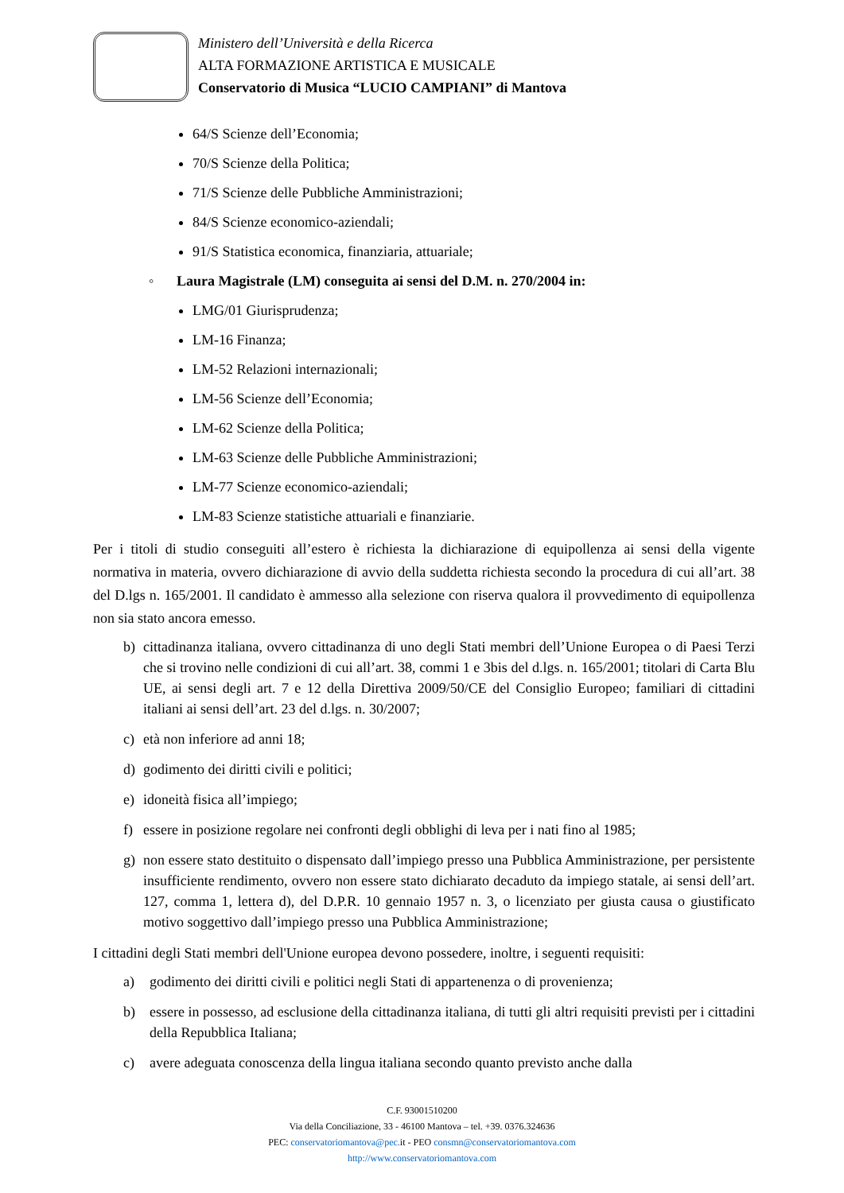Ministero dell’Università e della Ricerca
ALTA FORMAZIONE ARTISTICA E MUSICALE
Conservatorio di Musica “LUCIO CAMPIANI” di Mantova
64/S Scienze dell’Economia;
70/S Scienze della Politica;
71/S Scienze delle Pubbliche Amministrazioni;
84/S Scienze economico-aziendali;
91/S Statistica economica, finanziaria, attuariale;
◦ Laura Magistrale (LM) conseguita ai sensi del D.M. n. 270/2004 in:
LMG/01 Giurisprudenza;
LM-16 Finanza;
LM-52 Relazioni internazionali;
LM-56 Scienze dell’Economia;
LM-62 Scienze della Politica;
LM-63 Scienze delle Pubbliche Amministrazioni;
LM-77 Scienze economico-aziendali;
LM-83 Scienze statistiche attuariali e finanziarie.
Per i titoli di studio conseguiti all’estero è richiesta la dichiarazione di equipollenza ai sensi della vigente normativa in materia, ovvero dichiarazione di avvio della suddetta richiesta secondo la procedura di cui all’art. 38 del D.lgs n. 165/2001. Il candidato è ammesso alla selezione con riserva qualora il provvedimento di equipollenza non sia stato ancora emesso.
b) cittadinanza italiana, ovvero cittadinanza di uno degli Stati membri dell’Unione Europea o di Paesi Terzi che si trovino nelle condizioni di cui all’art. 38, commi 1 e 3bis del d.lgs. n. 165/2001; titolari di Carta Blu UE, ai sensi degli art. 7 e 12 della Direttiva 2009/50/CE del Consiglio Europeo; familiari di cittadini italiani ai sensi dell’art. 23 del d.lgs. n. 30/2007;
c) età non inferiore ad anni 18;
d) godimento dei diritti civili e politici;
e) idoneità fisica all’impiego;
f) essere in posizione regolare nei confronti degli obblighi di leva per i nati fino al 1985;
g) non essere stato destituito o dispensato dall’impiego presso una Pubblica Amministrazione, per persistente insufficiente rendimento, ovvero non essere stato dichiarato decaduto da impiego statale, ai sensi dell’art. 127, comma 1, lettera d), del D.P.R. 10 gennaio 1957 n. 3, o licenziato per giusta causa o giustificato motivo soggettivo dall’impiego presso una Pubblica Amministrazione;
I cittadini degli Stati membri dell'Unione europea devono possedere, inoltre, i seguenti requisiti:
a) godimento dei diritti civili e politici negli Stati di appartenenza o di provenienza;
b) essere in possesso, ad esclusione della cittadinanza italiana, di tutti gli altri requisiti previsti per i cittadini della Repubblica Italiana;
c) avere adeguata conoscenza della lingua italiana secondo quanto previsto anche dalla
C.F. 93001510200
Via della Conciliazione, 33 - 46100 Mantova – tel. +39. 0376.324636
PEC: conservatoriomantova@pec. it - PEO consmn@conservatoriomantova.com
http://www.conservatoriomantova.com